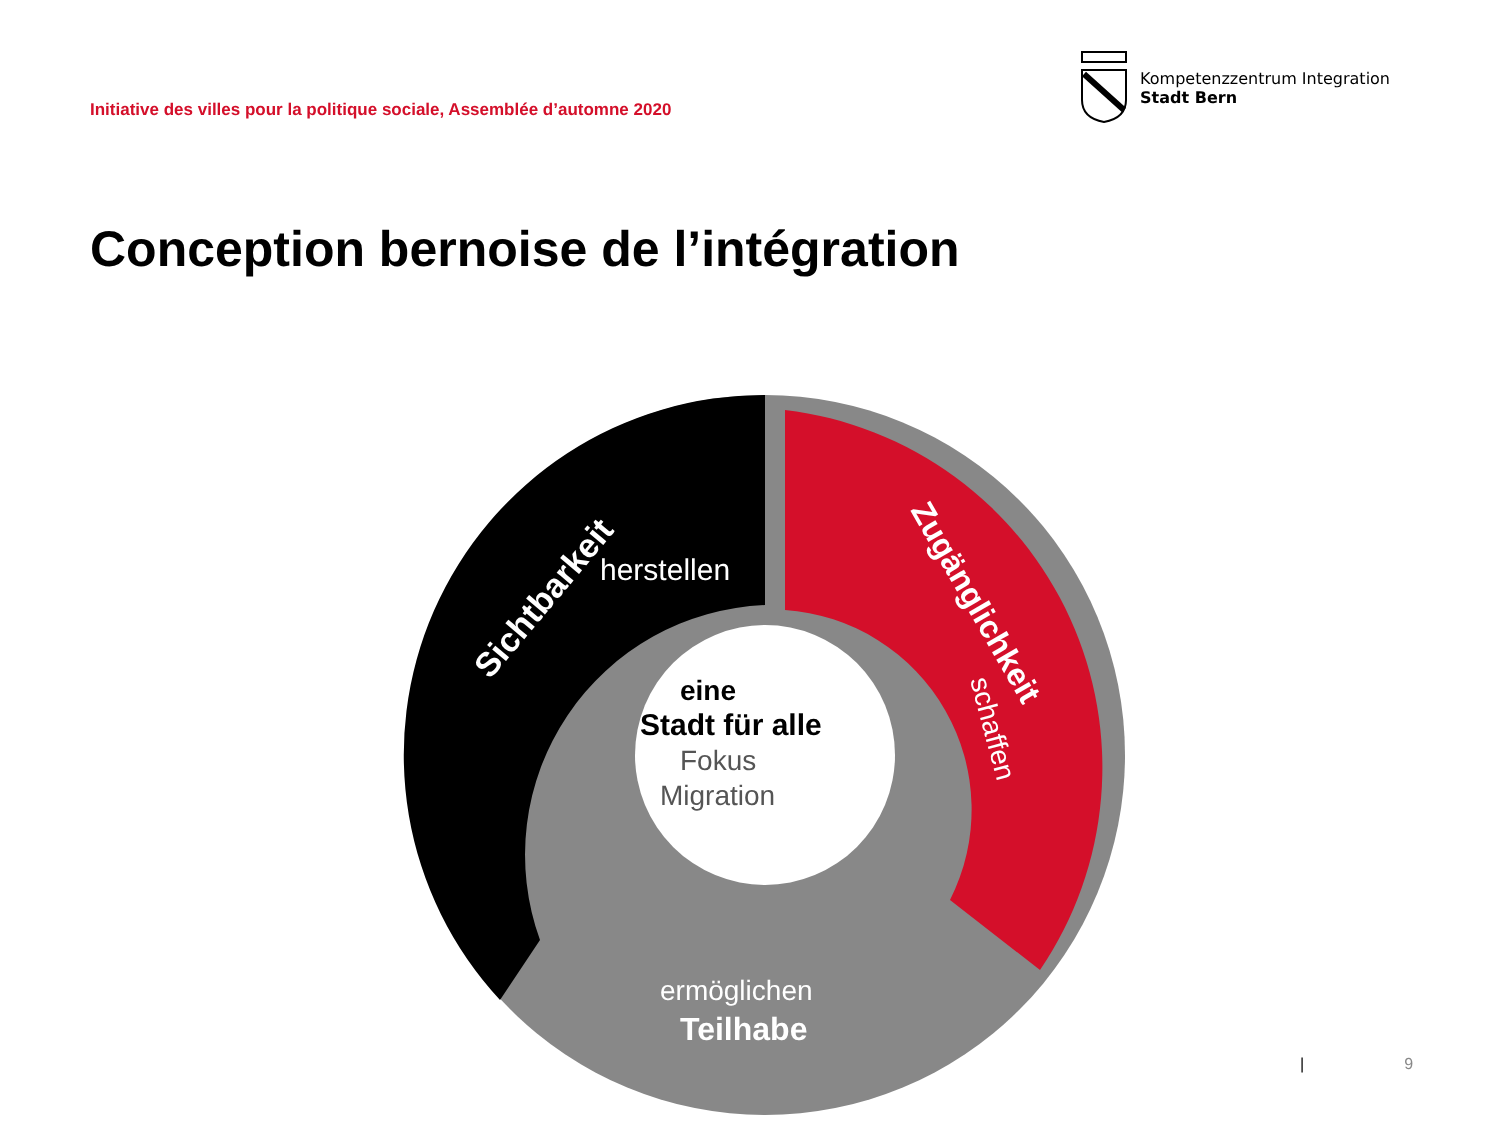Initiative des villes pour la politique sociale, Assemblée d’automne 2020
Kompetenzzentrum Integration
Stadt Bern
Conception bernoise de l’intégration
eine
Stadt für alle
Fokus
Migration
Sichtbarkeit
herstellen
Zugänglichkeit
schaffen
ermöglichen
Teilhabe
| 9